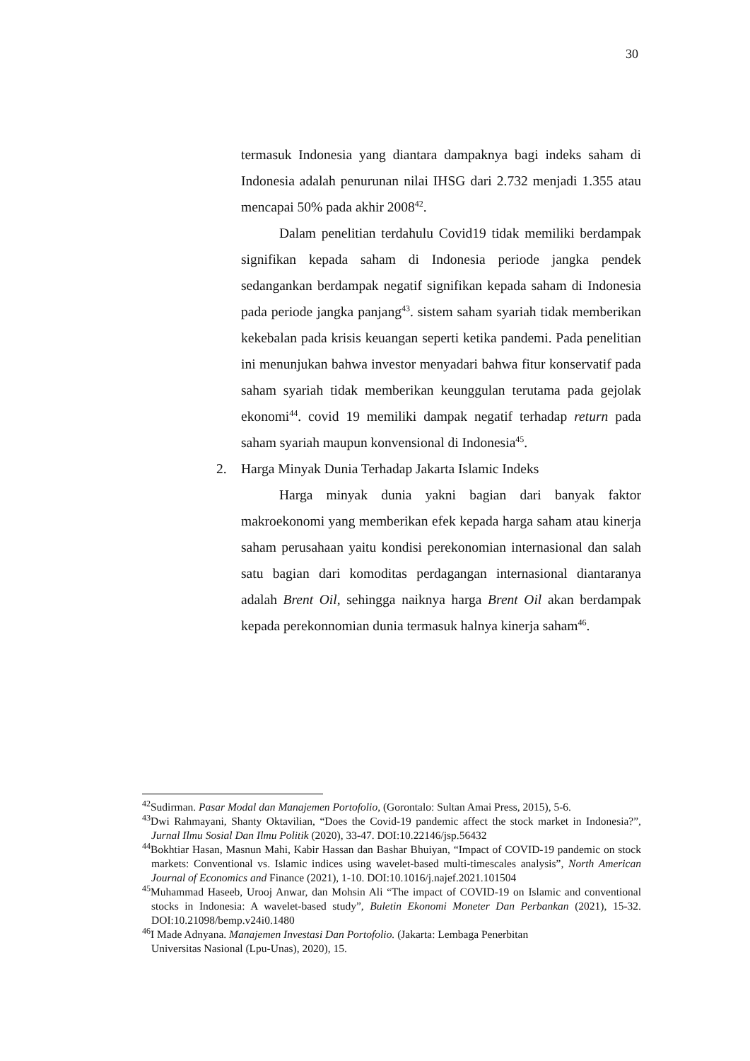30
termasuk Indonesia yang diantara dampaknya bagi indeks saham di Indonesia adalah penurunan nilai IHSG dari 2.732 menjadi 1.355 atau mencapai 50% pada akhir 2008<sup>42</sup>.
Dalam penelitian terdahulu Covid19 tidak memiliki berdampak signifikan kepada saham di Indonesia periode jangka pendek sedangankan berdampak negatif signifikan kepada saham di Indonesia pada periode jangka panjang<sup>43</sup>. sistem saham syariah tidak memberikan kekebalan pada krisis keuangan seperti ketika pandemi. Pada penelitian ini menunjukan bahwa investor menyadari bahwa fitur konservatif pada saham syariah tidak memberikan keunggulan terutama pada gejolak ekonomi<sup>44</sup>. covid 19 memiliki dampak negatif terhadap return pada saham syariah maupun konvensional di Indonesia<sup>45</sup>.
2. Harga Minyak Dunia Terhadap Jakarta Islamic Indeks
Harga minyak dunia yakni bagian dari banyak faktor makroekonomi yang memberikan efek kepada harga saham atau kinerja saham perusahaan yaitu kondisi perekonomian internasional dan salah satu bagian dari komoditas perdagangan internasional diantaranya adalah Brent Oil, sehingga naiknya harga Brent Oil akan berdampak kepada perekonnomian dunia termasuk halnya kinerja saham<sup>46</sup>.
<sup>42</sup> Sudirman. Pasar Modal dan Manajemen Portofolio, (Gorontalo: Sultan Amai Press, 2015), 5-6.
<sup>43</sup> Dwi Rahmayani, Shanty Oktavilian, “Does the Covid-19 pandemic affect the stock market in Indonesia?”, Jurnal Ilmu Sosial Dan Ilmu Politik (2020), 33-47. DOI:10.22146/jsp.56432
<sup>44</sup> Bokhtiar Hasan, Masnun Mahi, Kabir Hassan dan Bashar Bhuiyan, “Impact of COVID-19 pandemic on stock markets: Conventional vs. Islamic indices using wavelet-based multi-timescales analysis”, North American Journal of Economics and Finance (2021), 1-10. DOI:10.1016/j.najef.2021.101504
<sup>45</sup> Muhammad Haseeb, Urooj Anwar, dan Mohsin Ali “The impact of COVID-19 on Islamic and conventional stocks in Indonesia: A wavelet-based study”, Buletin Ekonomi Moneter Dan Perbankan (2021), 15-32. DOI:10.21098/bemp.v24i0.1480
<sup>46</sup> I Made Adnyana. Manajemen Investasi Dan Portofolio. (Jakarta: Lembaga Penerbitan
Universitas Nasional (Lpu-Unas), 2020), 15.